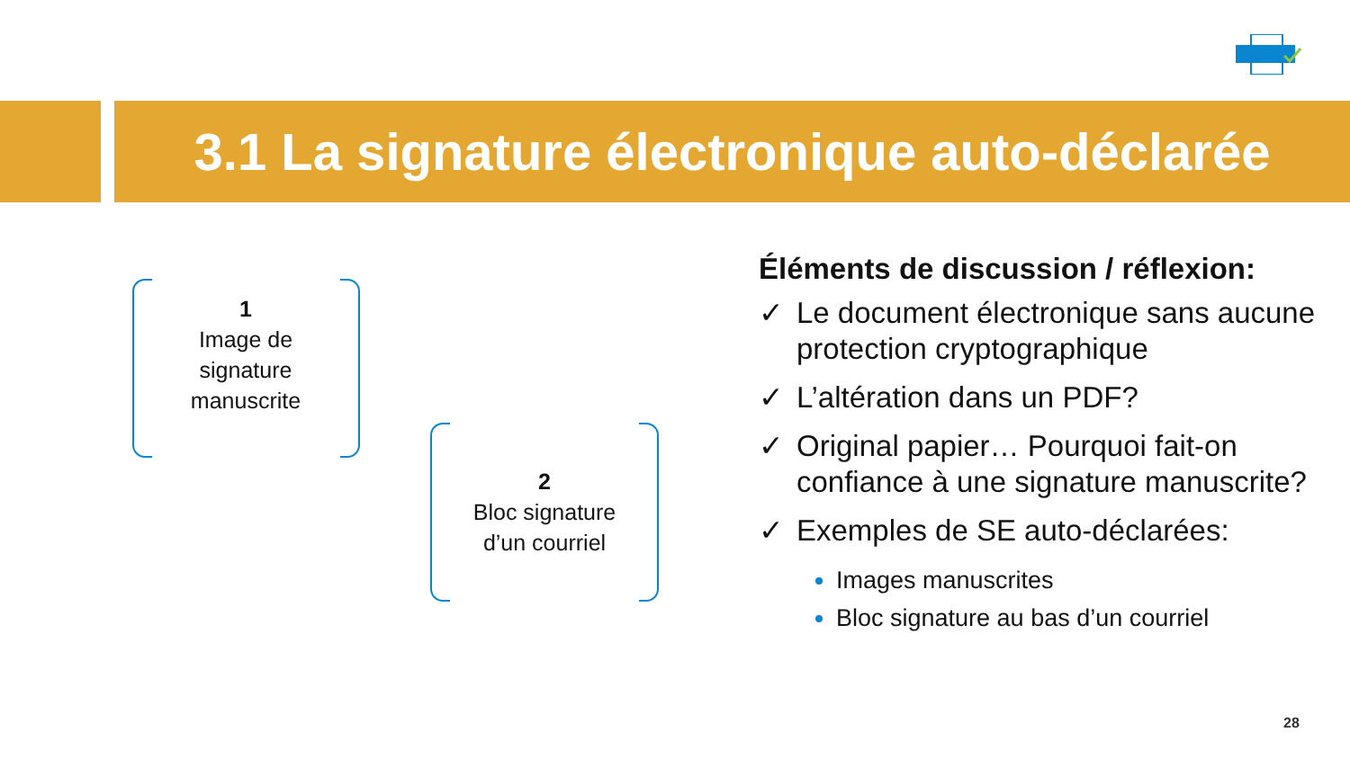3.1 La signature électronique auto-déclarée
1
Image de
signature
manuscrite
2
Bloc signature
d’un courriel
Éléments de discussion / réflexion:
✓ Le document électronique sans aucune protection cryptographique
✓ L’altération dans un PDF?
✓ Original papier… Pourquoi fait-on confiance à une signature manuscrite?
✓ Exemples de SE auto-déclarées:
Images manuscrites
Bloc signature au bas d’un courriel
28